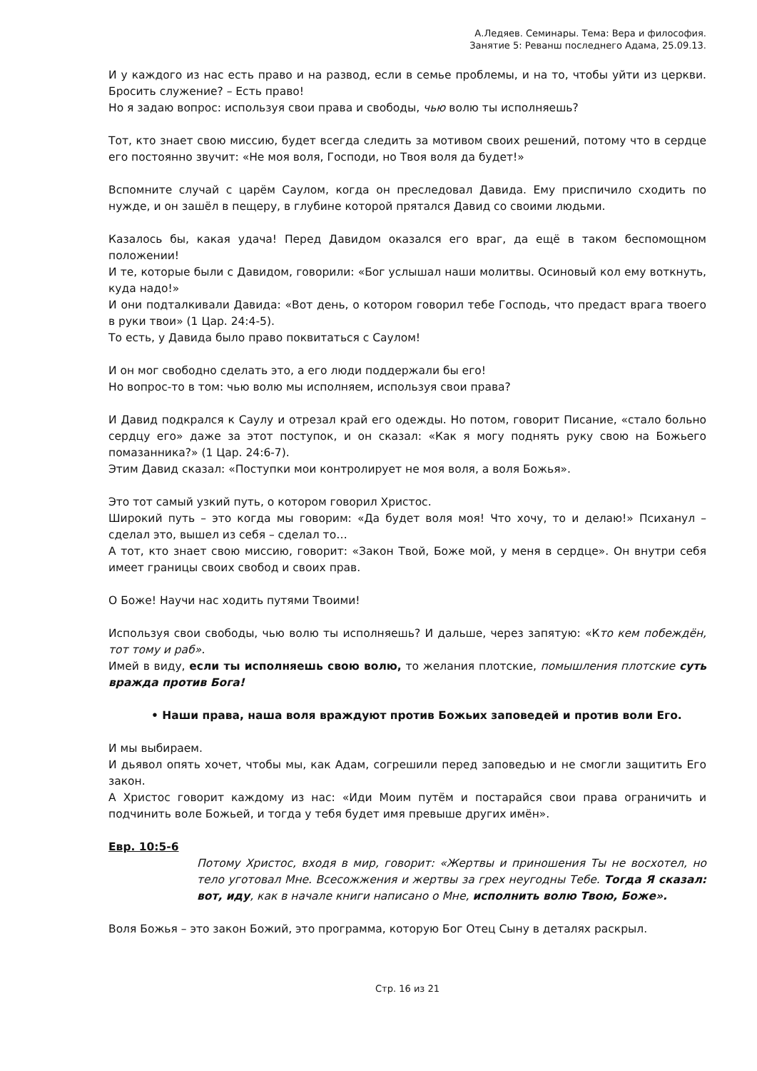А.Ледяев. Семинары. Тема: Вера и философия.
Занятие 5: Реванш последнего Адама, 25.09.13.
И у каждого из нас есть право и на развод, если в семье проблемы, и на то, чтобы уйти из церкви. Бросить служение? – Есть право!
Но я задаю вопрос: используя свои права и свободы, чью волю ты исполняешь?
Тот, кто знает свою миссию, будет всегда следить за мотивом своих решений, потому что в сердце его постоянно звучит: «Не моя воля, Господи, но Твоя воля да будет!»
Вспомните случай с царём Саулом, когда он преследовал Давида. Ему приспичило сходить по нужде, и он зашёл в пещеру, в глубине которой прятался Давид со своими людьми.
Казалось бы, какая удача! Перед Давидом оказался его враг, да ещё в таком беспомощном положении!
И те, которые были с Давидом, говорили: «Бог услышал наши молитвы. Осиновый кол ему воткнуть, куда надо!»
И они подталкивали Давида: «Вот день, о котором говорил тебе Господь, что предаст врага твоего в руки твои» (1 Цар. 24:4-5).
То есть, у Давида было право поквитаться с Саулом!
И он мог свободно сделать это, а его люди поддержали бы его!
Но вопрос-то в том: чью волю мы исполняем, используя свои права?
И Давид подкрался к Саулу и отрезал край его одежды. Но потом, говорит Писание, «стало больно сердцу его» даже за этот поступок, и он сказал: «Как я могу поднять руку свою на Божьего помазанника?» (1 Цар. 24:6-7).
Этим Давид сказал: «Поступки мои контролирует не моя воля, а воля Божья».
Это тот самый узкий путь, о котором говорил Христос.
Широкий путь – это когда мы говорим: «Да будет воля моя! Что хочу, то и делаю!» Психанул – сделал это, вышел из себя – сделал то…
А тот, кто знает свою миссию, говорит: «Закон Твой, Боже мой, у меня в сердце». Он внутри себя имеет границы своих свобод и своих прав.
О Боже! Научи нас ходить путями Твоими!
Используя свои свободы, чью волю ты исполняешь? И дальше, через запятую: «Кто кем побеждён, тот тому и раб».
Имей в виду, если ты исполняешь свою волю, то желания плотские, помышления плотские суть вражда против Бога!
• Наши права, наша воля враждуют против Божьих заповедей и против воли Его.
И мы выбираем.
И дьявол опять хочет, чтобы мы, как Адам, согрешили перед заповедью и не смогли защитить Его закон.
А Христос говорит каждому из нас: «Иди Моим путём и постарайся свои права ограничить и подчинить воле Божьей, и тогда у тебя будет имя превыше других имён».
Евр. 10:5-6
Потому Христос, входя в мир, говорит: «Жертвы и приношения Ты не восхотел, но тело уготовал Мне. Всесожжения и жертвы за грех неугодны Тебе. Тогда Я сказал: вот, иду, как в начале книги написано о Мне, исполнить волю Твою, Боже».
Воля Божья – это закон Божий, это программа, которую Бог Отец Сыну в деталях раскрыл.
Стр. 16 из 21